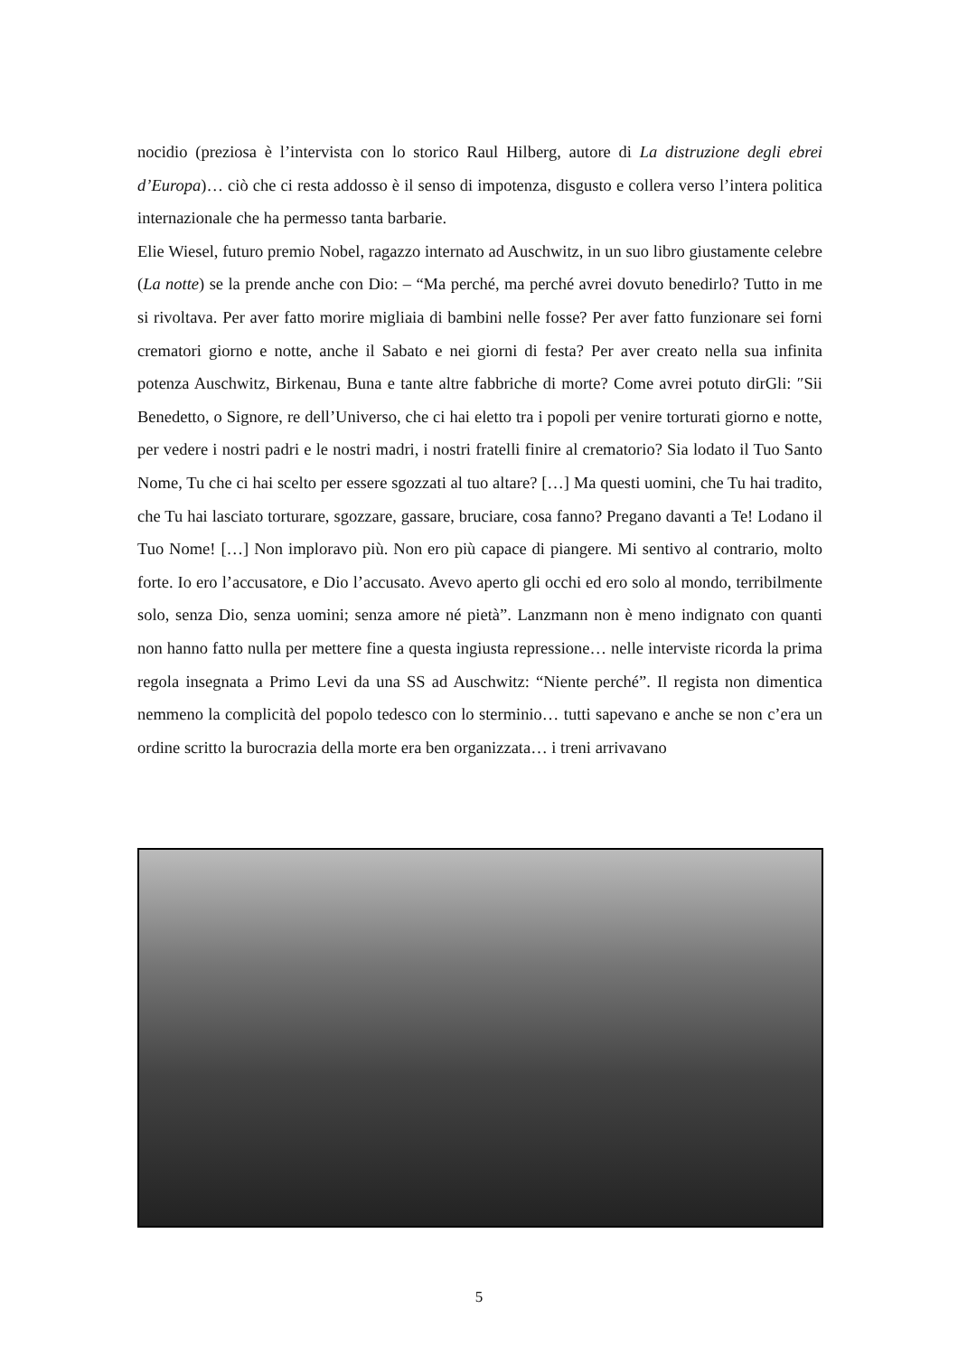nocidio (preziosa è l’intervista con lo storico Raul Hilberg, autore di La distruzione degli ebrei d’Europa)… ciò che ci resta addosso è il senso di impotenza, disgusto e collera verso l’intera politica internazionale che ha permesso tanta barbarie.
Elie Wiesel, futuro premio Nobel, ragazzo internato ad Auschwitz, in un suo libro giustamente celebre (La notte) se la prende anche con Dio: – “Ma perché, ma perché avrei dovuto benedirlo? Tutto in me si rivoltava. Per aver fatto morire migliaia di bambini nelle fosse? Per aver fatto funzionare sei forni crematori giorno e notte, anche il Sabato e nei giorni di festa? Per aver creato nella sua infinita potenza Auschwitz, Birkenau, Buna e tante altre fabbriche di morte? Come avrei potuto dirGli: ″Sii Benedetto, o Signore, re dell’Universo, che ci hai eletto tra i popoli per venire torturati giorno e notte, per vedere i nostri padri e le nostri madri, i nostri fratelli finire al crematorio? Sia lodato il Tuo Santo Nome, Tu che ci hai scelto per essere sgozzati al tuo altare? […] Ma questi uomini, che Tu hai tradito, che Tu hai lasciato torturare, sgozzare, gassare, bruciare, cosa fanno? Pregano davanti a Te! Lodano il Tuo Nome! […] Non imploravo più. Non ero più capace di piangere. Mi sentivo al contrario, molto forte. Io ero l’accusatore, e Dio l’accusato. Avevo aperto gli occhi ed ero solo al mondo, terribilmente solo, senza Dio, senza uomini; senza amore né pietà”. Lanzmann non è meno indignato con quanti non hanno fatto nulla per mettere fine a questa ingiusta repressione… nelle interviste ricorda la prima regola insegnata a Primo Levi da una SS ad Auschwitz: “Niente perché”. Il regista non dimentica nemmeno la complicità del popolo tedesco con lo sterminio… tutti sapevano e anche se non c’era un ordine scritto la burocrazia della morte era ben organizzata… i treni arrivavano
5